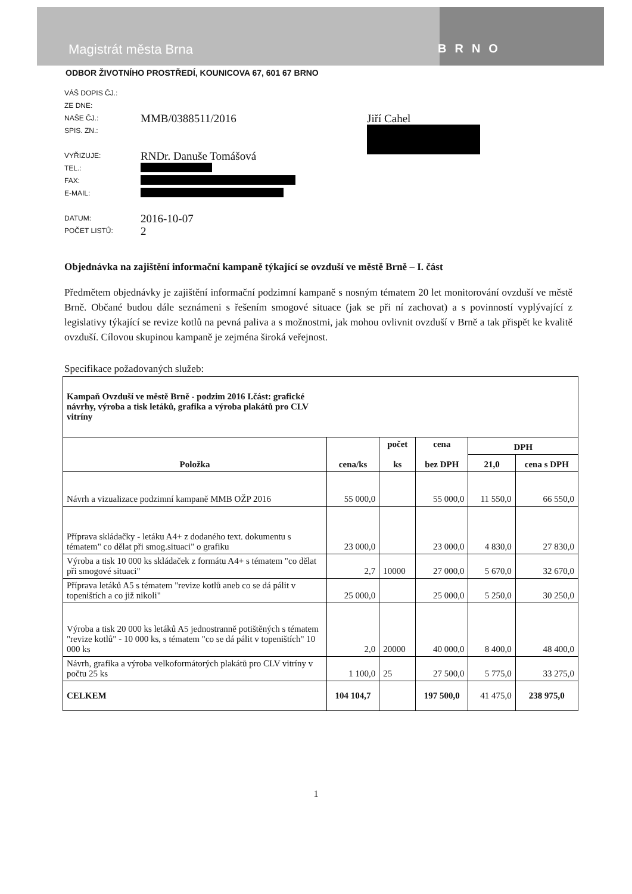Magistrát města Brna B R N O
ODBOR ŽIVOTNÍHO PROSTŘEDÍ, KOUNICOVA 67, 601 67 BRNO
VÁŠ DOPIS ČJ.:
ZE DNE:
NAŠE ČJ.:
SPIS. ZN.:
VYŘIZUJE:
TEL.:
FAX:
E-MAIL:
DATUM:
POČET LISTŮ:
MMB/0388511/2016
RNDr. Danuše Tomášová
2016-10-07
2
Jiří Cahel
Objednávka na zajištění informační kampaně týkající se ovzduší ve městě Brně – I. část
Předmětem objednávky je zajištění informační podzimní kampaně s nosným tématem 20 let monitorování ovzduší ve městě Brně. Občané budou dále seznámeni s řešením smogové situace (jak se při ní zachovat) a s povinností vyplývající z legislativy týkající se revize kotlů na pevná paliva a s možnostmi, jak mohou ovlivnit ovzduší v Brně a tak přispět ke kvalitě ovzduší. Cílovou skupinou kampaně je zejména široká veřejnost.
Specifikace požadovaných služeb:
| Kampaň Ovzduší ve městě Brně - podzim 2016 I.část: grafické návrhy, výroba a tisk letáků, grafika a výroba plakátů pro CLV vitríny | | | | | |
| --- | --- | --- | --- | --- | --- |
| Položka | cena/ks | počet ks | cena bez DPH | DPH | |
| | | | | 21,0 | cena s DPH |
| Návrh a vizualizace podzimní kampaně MMB OŽP 2016 | 55 000,0 | | 55 000,0 | 11 550,0 | 66 550,0 |
| Příprava skládačky - letáku A4+ z dodaného text. dokumentu s tématem" co dělat při smog.situaci" o grafiku | 23 000,0 | | 23 000,0 | 4 830,0 | 27 830,0 |
| Výroba a tisk 10 000 ks skládaček z formátu A4+ s tématem "co dělat při smogové situaci" | 2,7 | 10000 | 27 000,0 | 5 670,0 | 32 670,0 |
| Příprava letáků A5 s tématem "revize kotlů aneb co se dá pálit v topeništích a co již nikoli" | 25 000,0 | | 25 000,0 | 5 250,0 | 30 250,0 |
| Výroba a tisk 20 000 ks letáků A5 jednostranně potištěných s tématem "revize kotlů" - 10 000 ks, s tématem "co se dá pálit v topeništích" 10 000 ks | 2,0 | 20000 | 40 000,0 | 8 400,0 | 48 400,0 |
| Návrh, grafika a výroba velkoformátorých plakátů pro CLV vitríny v počtu 25 ks | 1 100,0 | 25 | 27 500,0 | 5 775,0 | 33 275,0 |
| CELKEM | 104 104,7 | | 197 500,0 | 41 475,0 | 238 975,0 |
1